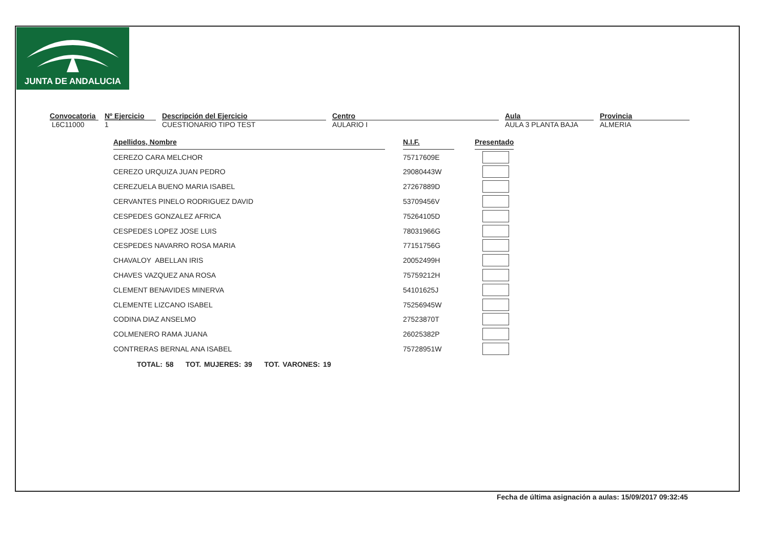JUNTA DE ANDALUCIA
Convocatoria
L6C11000
Nº Ejercicio
1
Descripción del Ejercicio
CUESTIONARIO TIPO TEST
Centro
AULARIO I
Aula
AULA 3 PLANTA BAJA
Provincia
ALMERIA
| Apellidos, Nombre | | N.I.F. | | Presentado |
| CEREZO CARA MELCHOR | | 75717609E | | |
| CEREZO URQUIZA JUAN PEDRO | | 29080443W | | |
| CEREZUELA BUENO MARIA ISABEL | | 27267889D | | |
| CERVANTES PINELO RODRIGUEZ DAVID | | 53709456V | | |
| CESPEDES GONZALEZ AFRICA | | 75264105D | | |
| CESPEDES LOPEZ JOSE LUIS | | 78031966G | | |
| CESPEDES NAVARRO ROSA MARIA | | 77151756G | | |
| CHAVALOY ABELLAN IRIS | | 20052499H | | |
| CHAVES VAZQUEZ ANA ROSA | | 75759212H | | |
| CLEMENT BENAVIDES MINERVA | | 54101625J | | |
| CLEMENTE LIZCANO ISABEL | | 75256945W | | |
| CODINA DIAZ ANSELMO | | 27523870T | | |
| COLMENERO RAMA JUANA | | 26025382P | | |
| CONTRERAS BERNAL ANA ISABEL | | 75728951W | | |
TOTAL: 58 TOT. MUJERES: 39 TOT. VARONES: 19
Fecha de última asignación a aulas: 15/09/2017 09:32:45